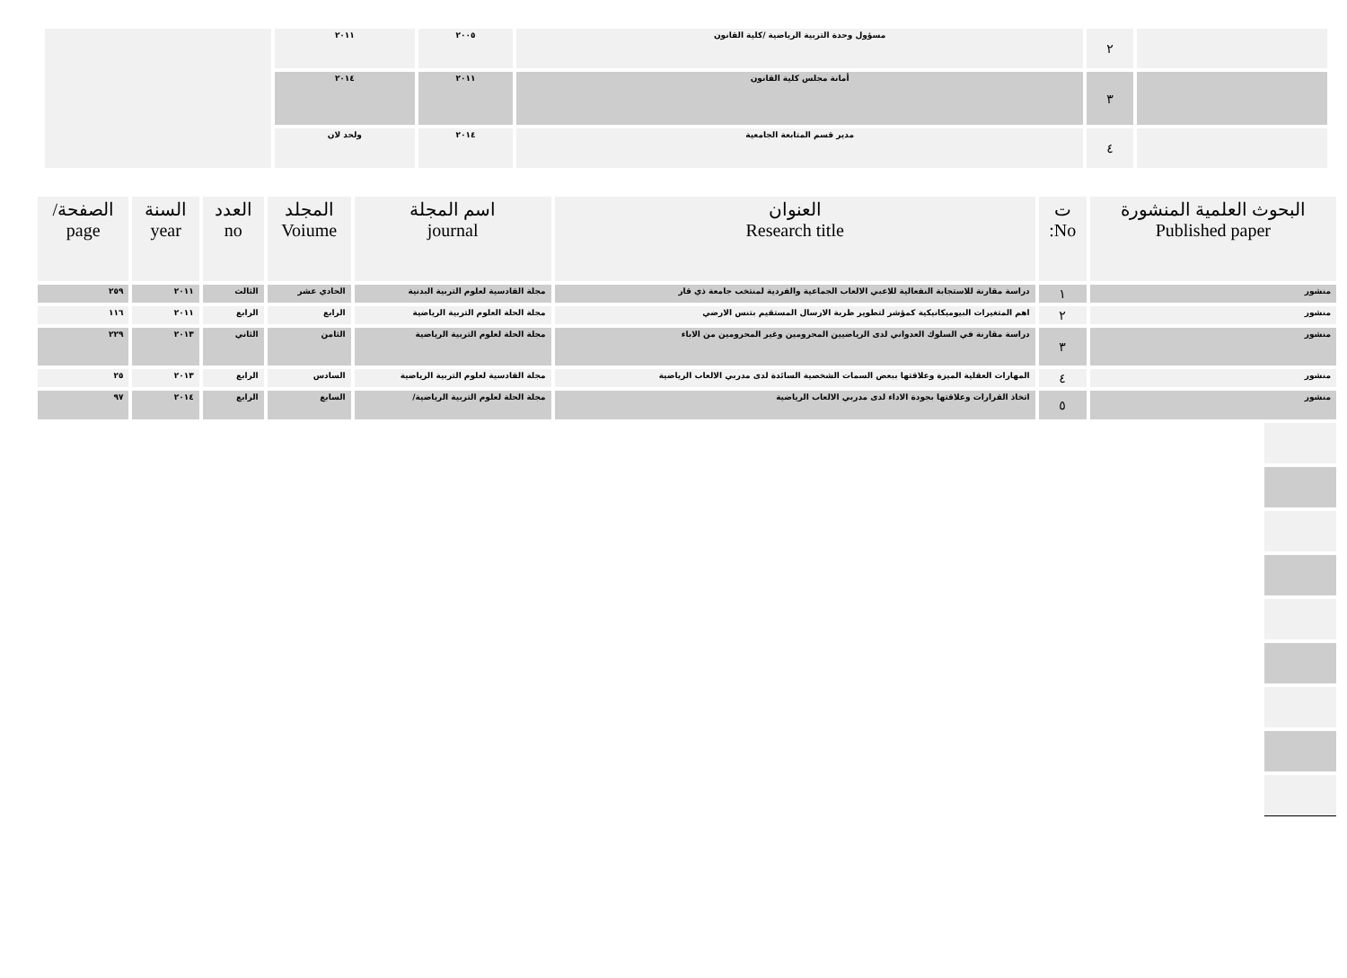| | ٢ | مسؤول وحدة التربية الرياضية /كلية القانون | ٢٠٠٥ | ٢٠١١ | |
| | ٣ | أمانة مجلس كلية القانون | ٢٠١١ | ٢٠١٤ | |
| | ٤ | مدير قسم المتابعة الجامعية | ٢٠١٤ | ولحد لان | |
| البحوث العلمية المنشورة Published paper | ت No: | العنوان Research title | اسم المجلة journal | المجلد Voiume | العدد no | السنة year | الصفحة/ page |
| --- | --- | --- | --- | --- | --- | --- | --- |
| منشور | ١ | دراسة مقارنة للاستجابة النفعالية للاعبي الالعاب الجماعية والفردية لمنتخب جامعة ذي قار | مجلة القادسية لعلوم التربية البدنية | الحادي عشر | الثالث | ٢٠١١ | ٢٥٩ |
| منشور | ٢ | اهم المتغيرات البيوميكانيكية كمؤشر لتطوير ظربة الارسال المستقيم بتنس الارضي | مجلة الحلة العلوم التربية الرياضية | الرابع | الرابع | ٢٠١١ | ١١٦ |
| منشور | ٣ | دراسة مقارنة في السلوك العدواني لدى الرياضيين المحرومين وغير المحرومين من الاباء | مجلة الحلة لعلوم التربية الرياضية | الثامن | الثاني | ٢٠١٣ | ٢٢٩ |
| منشور | ٤ | المهارات العقلية الميزة وعلاقتها ببعض السمات الشخصية السائدة لدى مدربي الالعاب الرياضية | مجلة القادسية لعلوم التربية الرياضية | السادس | الرابع | ٢٠١٣ | ٢٥ |
| منشور | ٥ | اتخاذ القرارات وعلاقتها بجودة الاداء لدى مدربي الالعاب الرياضية | مجلة الحلة لعلوم التربية الرياضية/ | السابع | الرابع | ٢٠١٤ | ٩٧ |